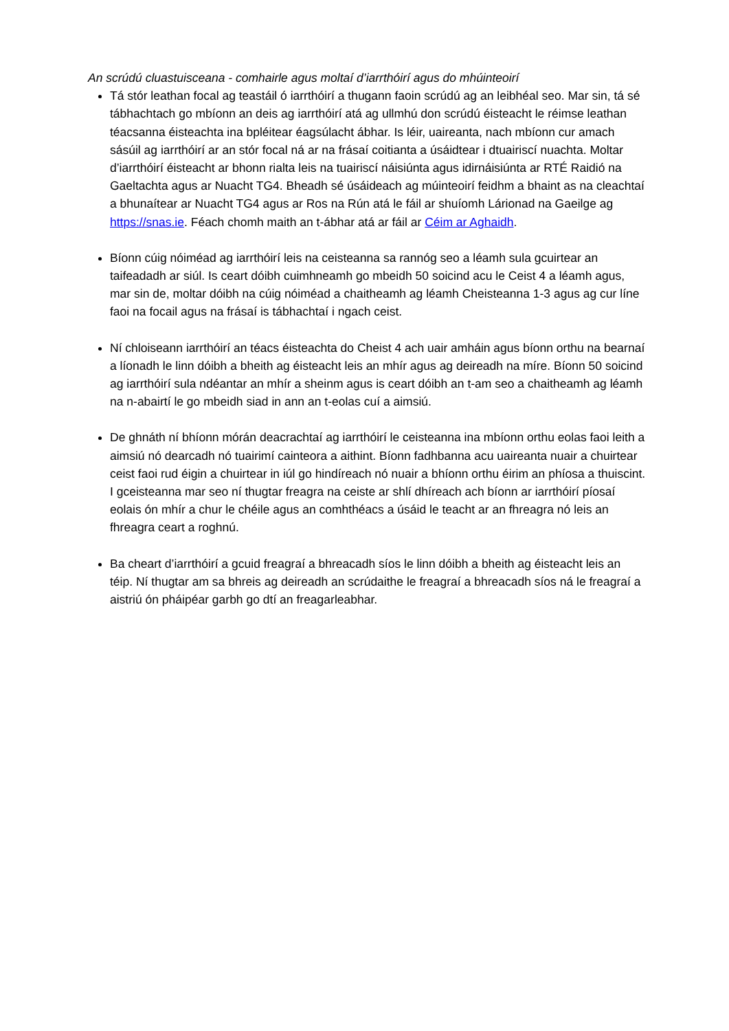An scrúdú cluastuisceana - comhairle agus moltaí d’iarrthóirí agus do mhúinteoirí
Tá stór leathan focal ag teastáil ó iarrthóirí a thugann faoin scrúdú ag an leibhéal seo. Mar sin, tá sé tábhachtach go mbíonn an deis ag iarrthóirí atá ag ullmhú don scrúdú éisteacht le réimse leathan téacsanna éisteachta ina bpléitear éagsúlacht ábhar. Is léir, uaireanta, nach mbíonn cur amach sásúil ag iarrthóirí ar an stór focal ná ar na frásaí coitianta a úsáidtear i dtuairiscí nuachta. Moltar d’iarrthóirí éisteacht ar bhonn rialta leis na tuairiscí náisiúnta agus idirnáisiúnta ar RTÉ Raidió na Gaeltachta agus ar Nuacht TG4. Bheadh sé úsáideach ag múinteoirí feidhm a bhaint as na cleachtaí a bhunaítear ar Nuacht TG4 agus ar Ros na Rún atá le fáil ar shuíomh Lárionad na Gaeilge ag https://snas.ie. Féach chomh maith an t-ábhar atá ar fáil ar Céim ar Aghaidh.
Bíonn cúig nóiméad ag iarrthóirí leis na ceisteanna sa rannóg seo a léamh sula gcuirtear an taifeadadh ar siúl. Is ceart dóibh cuimhneamh go mbeidh 50 soicind acu le Ceist 4 a léamh agus, mar sin de, moltar dóibh na cúig nóiméad a chaitheamh ag léamh Cheisteanna 1-3 agus ag cur líne faoi na focail agus na frásaí is tábhachtaí i ngach ceist.
Ní chloiseann iarrthóirí an téacs éisteachta do Cheist 4 ach uair amháin agus bíonn orthu na bearnaí a líonadh le linn dóibh a bheith ag éisteacht leis an mhír agus ag deireadh na míre. Bíonn 50 soicind ag iarrthóirí sula ndéantar an mhír a sheinm agus is ceart dóibh an t-am seo a chaitheamh ag léamh na n-abairtí le go mbeidh siad in ann an t-eolas cuí a aimsiú.
De ghnáth ní bhíonn mórán deacrachtaí ag iarrthóirí le ceisteanna ina mbíonn orthu eolas faoi leith a aimsiú nó dearcadh nó tuairimí cainteora a aithint. Bíonn fadhbanna acu uaireanta nuair a chuirtear ceist faoi rud éigin a chuirtear in iúl go hindíreach nó nuair a bhíonn orthu éirim an phíosa a thuiscint. I gceisteanna mar seo ní thugtar freagra na ceiste ar shlí dhíreach ach bíonn ar iarrthóirí píosaí eolais ón mhír a chur le chéile agus an comhthéacs a úsáid le teacht ar an fhreagra nó leis an fhreagra ceart a roghnú.
Ba cheart d’iarrthóirí a gcuid freagraí a bhreacadh síos le linn dóibh a bheith ag éisteacht leis an téip. Ní thugtar am sa bhreis ag deireadh an scrúdaithe le freagraí a bhreacadh síos ná le freagraí a aistriú ón pháipéar garbh go dtí an freagarleabhar.